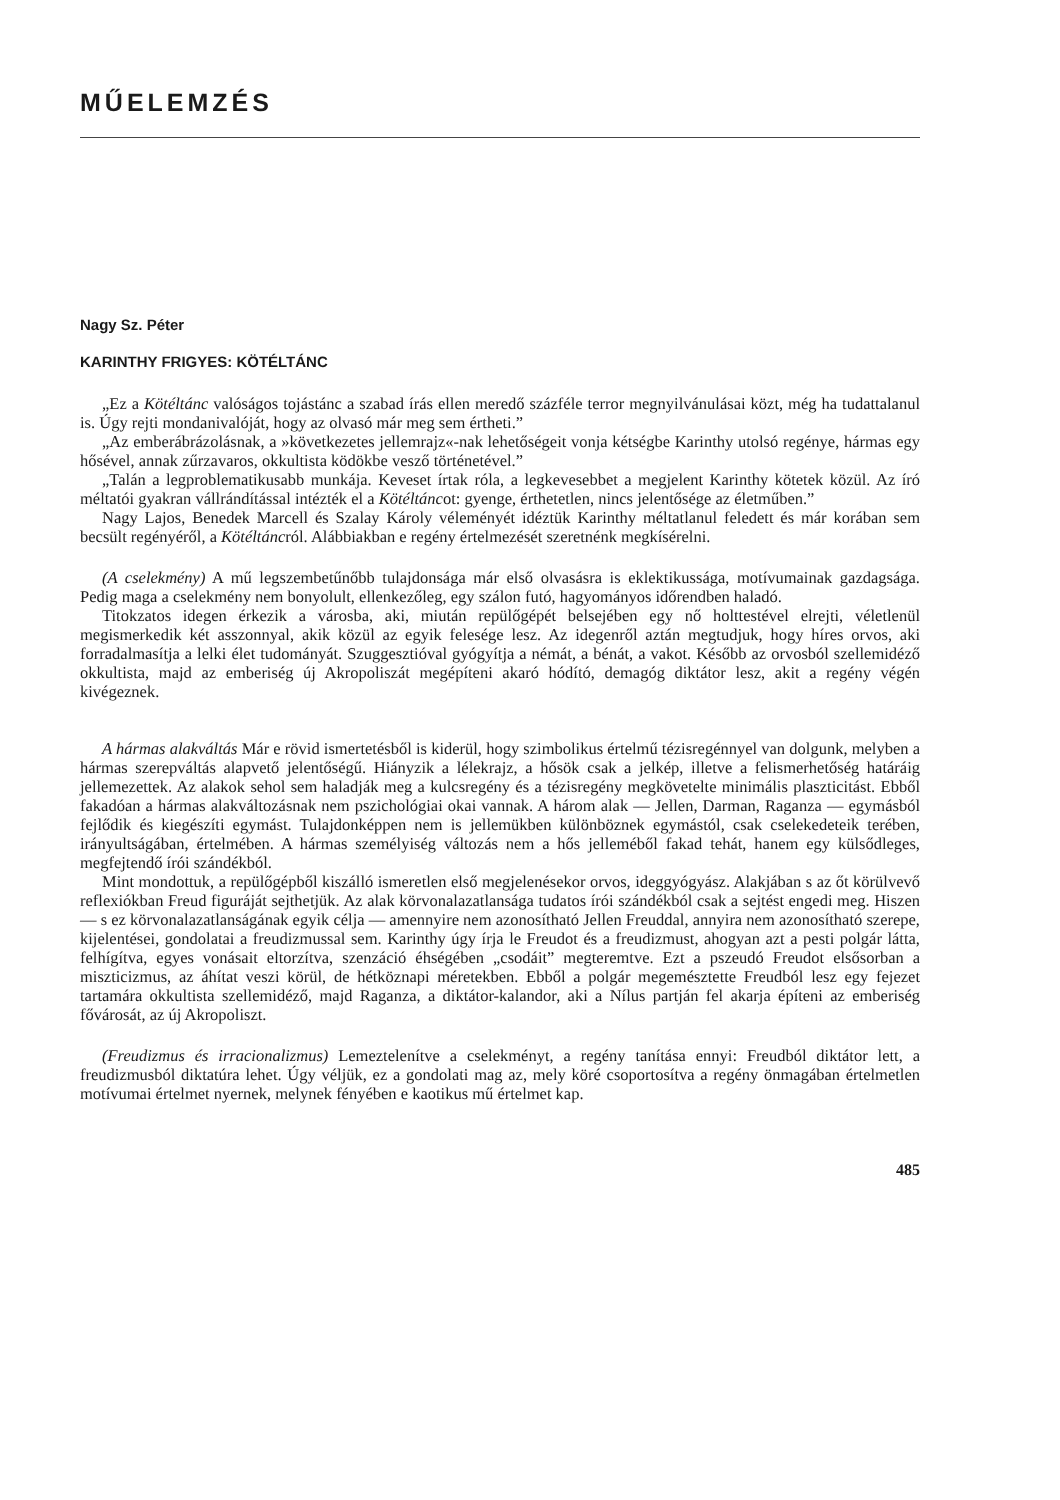MŰELEMZÉS
Nagy Sz. Péter
KARINTHY FRIGYES: KÖTÉLTÁNC
„Ez a Kötéltánc valóságos tojástánc a szabad írás ellen meredő százféle terror megnyilvánulásai közt, még ha tudattalanul is. Úgy rejti mondanivalóját, hogy az olvasó már meg sem értheti.”
„Az emberábrázolásnak, a »következetes jellemrajz«-nak lehetőségeit vonja kétségbe Karinthy utolsó regénye, hármas egy hősével, annak zűrzavaros, okkultista ködökbe vesző történetével.”
„Talán a legproblematikusabb munkája. Keveset írtak róla, a legkevesebbet a megjelent Karinthy kötetek közül. Az író méltatói gyakran vállrándítással intézték el a Kötéltáncot: gyenge, érthetetlen, nincs jelentősége az életműben.”
Nagy Lajos, Benedek Marcell és Szalay Károly véleményét idéztük Karinthy méltatlanul feledett és már korában sem becsült regényéről, a Kötéltáncról. Alábbiakban e regény értelmezését szeretnénk megkísérelni.
(A cselekmény) A mű legszembetűnőbb tulajdonsága már első olvasásra is eklektikussága, motívumainak gazdagsága. Pedig maga a cselekmény nem bonyolult, ellenkezőleg, egy szálon futó, hagyományos időrendben haladó.
Titokzatos idegen érkezik a városba, aki, miután repülőgépét belsejében egy nő holttestével elrejti, véletlenül megismerkedik két asszonnyal, akik közül az egyik felesége lesz. Az idegenről aztán megtudjuk, hogy híres orvos, aki forradalmasítja a lelki élet tudományát. Szuggesztióval gyógyítja a némát, a bénát, a vakot. Később az orvosból szellemidéző okkultista, majd az emberiség új Akropoliszát megépíteni akaró hódító, demagóg diktátor lesz, akit a regény végén kivégeznek.
A hármas alakváltás Már e rövid ismertetésből is kiderül, hogy szimbolikus értelmű tézisregénnyel van dolgunk, melyben a hármas szerepváltás alapvető jelentőségű. Hiányzik a lélekrajz, a hősök csak a jelkép, illetve a felismerhetőség határáig jellemezettek. Az alakok sehol sem haladják meg a kulcsregény és a tézisregény megkövetelte minimális plaszticitást. Ebből fakadóan a hármas alakváltozásnak nem pszichológiai okai vannak. A három alak — Jellen, Darman, Raganza — egymásból fejlődik és kiegészíti egymást. Tulajdonképpen nem is jellemükben különböznek egymástól, csak cselekedeteik terében, irányultságában, értelmében. A hármas személyiség változás nem a hős jelleméből fakad tehát, hanem egy külsődleges, megfejtendő írói szándékból.
Mint mondottuk, a repülőgépből kiszálló ismeretlen első megjelenésekor orvos, ideggyógyász. Alakjában s az őt körülvevő reflexiókban Freud figuráját sejthetjük. Az alak körvonalazatlansága tudatos írói szándékból csak a sejtést engedi meg. Hiszen — s ez körvonalazatlanságának egyik célja — amennyire nem azonosítható Jellen Freuddal, annyira nem azonosítható szerepe, kijelentései, gondolatai a freudizmussal sem. Karinthy úgy írja le Freudot és a freudizmust, ahogyan azt a pesti polgár látta, felhígítva, egyes vonásait eltorzítva, szenzáció éhségében „csodáit” megteremtve. Ezt a pszeudó Freudot elsősorban a miszticizmus, az áhítat veszi körül, de hétköznapi méretekben. Ebből a polgár megemésztette Freudból lesz egy fejezet tartamára okkultista szellemidéző, majd Raganza, a diktátor-kalandor, aki a Nílus partján fel akarja építeni az emberiség fővárosát, az új Akropoliszt.
(Freudizmus és irracionalizmus) Lemeztelenítve a cselekményt, a regény tanítása ennyi: Freudból diktátor lett, a freudizmusból diktatúra lehet. Úgy véljük, ez a gondolati mag az, mely köré csoportosítva a regény önmagában értelmetlen motívumai értelmet nyernek, melynek fényében e kaotikus mű értelmet kap.
485